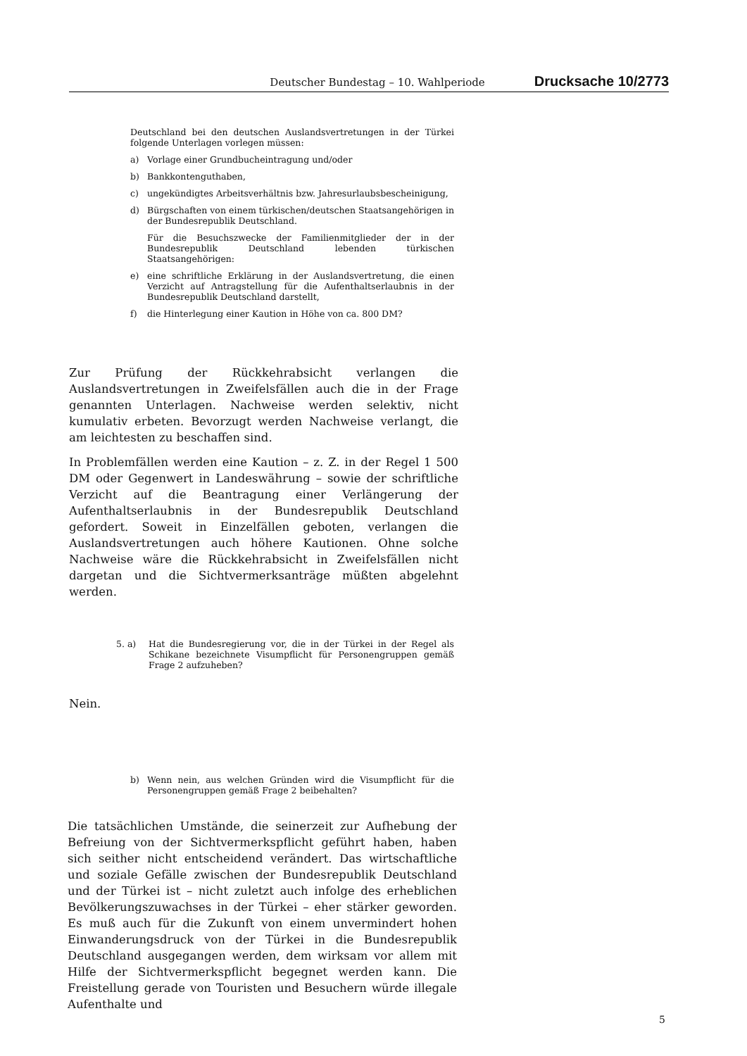Deutscher Bundestag – 10. Wahlperiode Drucksache 10/2773
Deutschland bei den deutschen Auslandsvertretungen in der Türkei folgende Unterlagen vorlegen müssen:
a) Vorlage einer Grundbucheintragung und/oder
b) Bankkontenguthaben,
c) ungekündigtes Arbeitsverhältnis bzw. Jahresurlaubsbescheinigung,
d) Bürgschaften von einem türkischen/deutschen Staatsangehörigen in der Bundesrepublik Deutschland.
Für die Besuchszwecke der Familienmitglieder der in der Bundesrepublik Deutschland lebenden türkischen Staatsangehörigen:
e) eine schriftliche Erklärung in der Auslandsvertretung, die einen Verzicht auf Antragstellung für die Aufenthaltserlaubnis in der Bundesrepublik Deutschland darstellt,
f) die Hinterlegung einer Kaution in Höhe von ca. 800 DM?
Zur Prüfung der Rückkehrabsicht verlangen die Auslandsvertretungen in Zweifelsfällen auch die in der Frage genannten Unterlagen. Nachweise werden selektiv, nicht kumulativ erbeten. Bevorzugt werden Nachweise verlangt, die am leichtesten zu beschaffen sind.
In Problemfällen werden eine Kaution – z. Z. in der Regel 1 500 DM oder Gegenwert in Landeswährung – sowie der schriftliche Verzicht auf die Beantragung einer Verlängerung der Aufenthaltserlaubnis in der Bundesrepublik Deutschland gefordert. Soweit in Einzelfällen geboten, verlangen die Auslandsvertretungen auch höhere Kautionen. Ohne solche Nachweise wäre die Rückkehrabsicht in Zweifelsfällen nicht dargetan und die Sichtvermerksanträge müßten abgelehnt werden.
5. a) Hat die Bundesregierung vor, die in der Türkei in der Regel als Schikane bezeichnete Visumpflicht für Personengruppen gemäß Frage 2 aufzuheben?
Nein.
b) Wenn nein, aus welchen Gründen wird die Visumpflicht für die Personengruppen gemäß Frage 2 beibehalten?
Die tatsächlichen Umstände, die seinerzeit zur Aufhebung der Befreiung von der Sichtvermerkspflicht geführt haben, haben sich seither nicht entscheidend verändert. Das wirtschaftliche und soziale Gefälle zwischen der Bundesrepublik Deutschland und der Türkei ist – nicht zuletzt auch infolge des erheblichen Bevölkerungszuwachses in der Türkei – eher stärker geworden. Es muß auch für die Zukunft von einem unvermindert hohen Einwanderungsdruck von der Türkei in die Bundesrepublik Deutschland ausgegangen werden, dem wirksam vor allem mit Hilfe der Sichtvermerkspflicht begegnet werden kann. Die Freistellung gerade von Touristen und Besuchern würde illegale Aufenthalte und
5